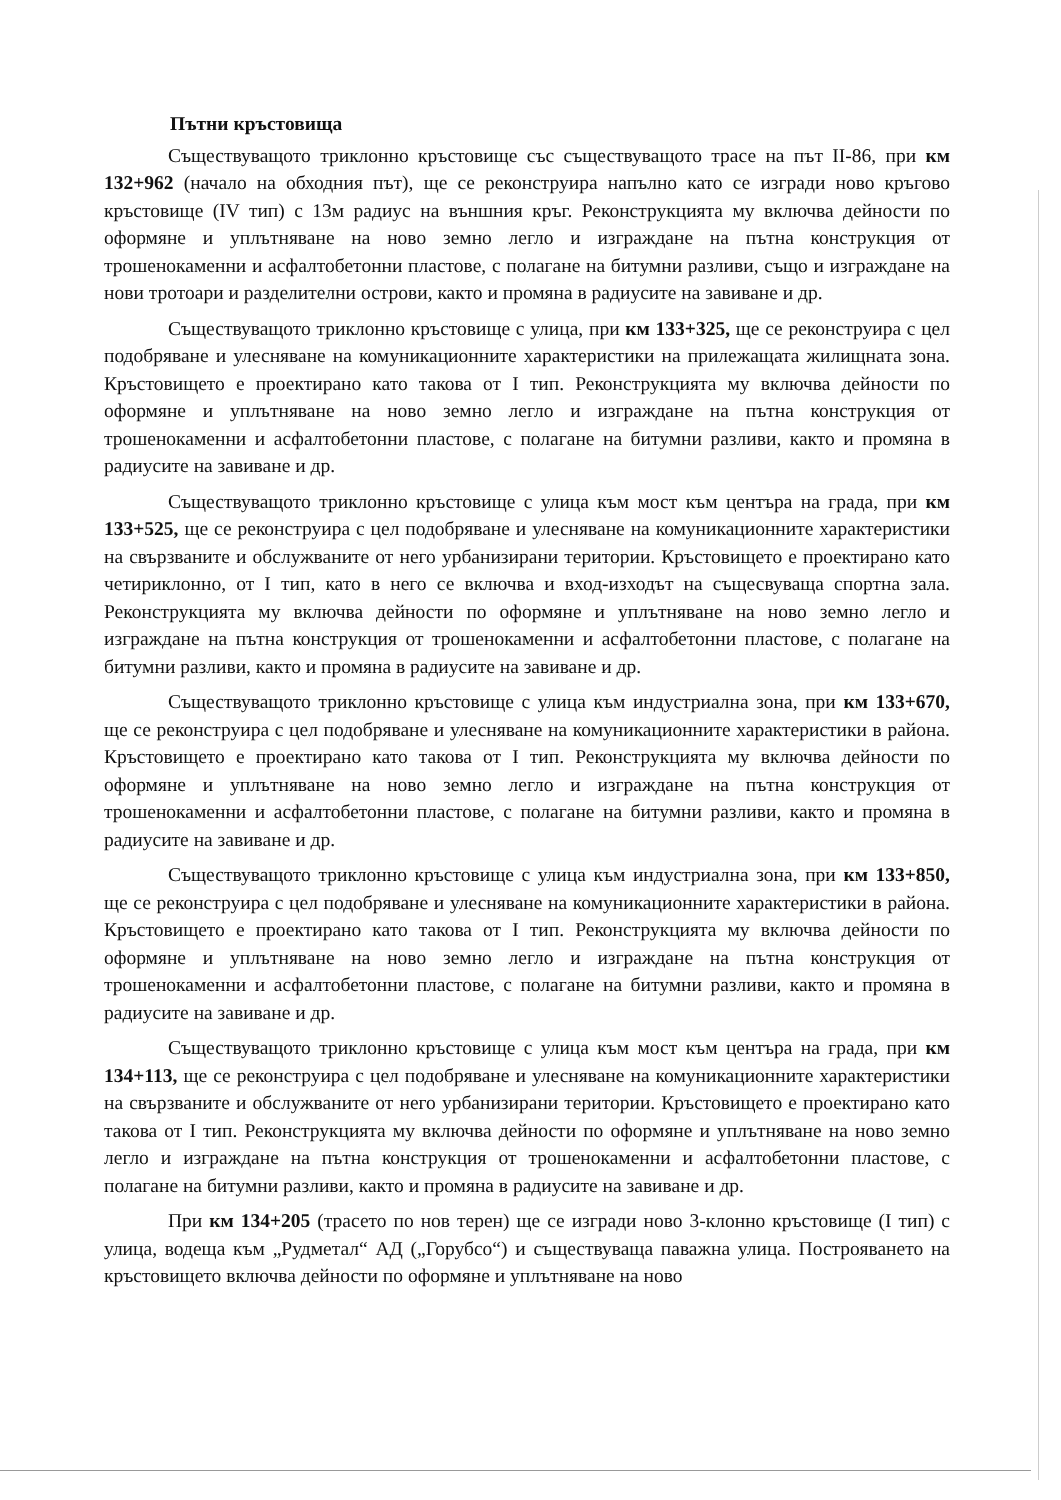Пътни кръстовища
Съществуващото триклонно кръстовище със съществуващото трасе на път II-86, при км 132+962 (начало на обходния път), ще се реконструира напълно като се изгради ново кръгово кръстовище (IV тип) с 13м радиус на външния кръг. Реконструкцията му включва дейности по оформяне и уплътняване на ново земно легло и изграждане на пътна конструкция от трошенокаменни и асфалтобетонни пластове, с полагане на битумни разливи, също и изграждане на нови тротоари и разделителни острови, както и промяна в радиусите на завиване и др.
Съществуващото триклонно кръстовище с улица, при км 133+325, ще се реконструира с цел подобряване и улесняване на комуникационните характеристики на прилежащата жилищната зона. Кръстовището е проектирано като такова от I тип. Реконструкцията му включва дейности по оформяне и уплътняване на ново земно легло и изграждане на пътна конструкция от трошенокаменни и асфалтобетонни пластове, с полагане на битумни разливи, както и промяна в радиусите на завиване и др.
Съществуващото триклонно кръстовище с улица към мост към центъра на града, при км 133+525, ще се реконструира с цел подобряване и улесняване на комуникационните характеристики на свързваните и обслужваните от него урбанизирани територии. Кръстовището е проектирано като четириклонно, от I тип, като в него се включва и вход-изходът на същесвуваща спортна зала. Реконструкцията му включва дейности по оформяне и уплътняване на ново земно легло и изграждане на пътна конструкция от трошенокаменни и асфалтобетонни пластове, с полагане на битумни разливи, както и промяна в радиусите на завиване и др.
Съществуващото триклонно кръстовище с улица към индустриална зона, при км 133+670, ще се реконструира с цел подобряване и улесняване на комуникационните характеристики в района. Кръстовището е проектирано като такова от I тип. Реконструкцията му включва дейности по оформяне и уплътняване на ново земно легло и изграждане на пътна конструкция от трошенокаменни и асфалтобетонни пластове, с полагане на битумни разливи, както и промяна в радиусите на завиване и др.
Съществуващото триклонно кръстовище с улица към индустриална зона, при км 133+850, ще се реконструира с цел подобряване и улесняване на комуникационните характеристики в района. Кръстовището е проектирано като такова от I тип. Реконструкцията му включва дейности по оформяне и уплътняване на ново земно легло и изграждане на пътна конструкция от трошенокаменни и асфалтобетонни пластове, с полагане на битумни разливи, както и промяна в радиусите на завиване и др.
Съществуващото триклонно кръстовище с улица към мост към центъра на града, при км 134+113, ще се реконструира с цел подобряване и улесняване на комуникационните характеристики на свързваните и обслужваните от него урбанизирани територии. Кръстовището е проектирано като такова от I тип. Реконструкцията му включва дейности по оформяне и уплътняване на ново земно легло и изграждане на пътна конструкция от трошенокаменни и асфалтобетонни пластове, с полагане на битумни разливи, както и промяна в радиусите на завиване и др.
При км 134+205 (трасето по нов терен) ще се изгради ново 3-клонно кръстовище (I тип) с улица, водеща към „Рудметал“ АД („Горубсо“) и съществуваща паважна улица. Построяването на кръстовището включва дейности по оформяне и уплътняване на ново